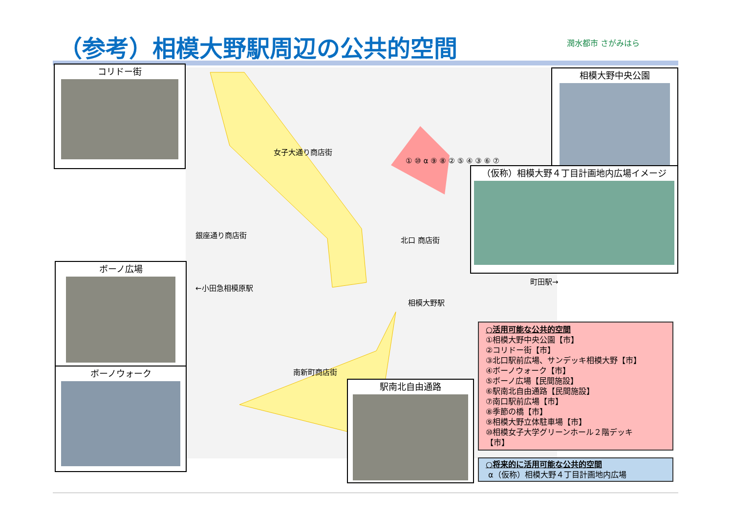（参考）相模大野駅周辺の公共的空間 潤水都市 さがみはら
女子大通り商店街
銀座通り商店街
北口 商店街
南新町商店街
←小田急相模原駅
町田駅→
相模大野駅
① ⑩ α ⑨ ⑧ ② ⑤ ④ ③ ⑥ ⑦
コリドー街 相模大野中央公園
（仮称）相模大野４丁目計画地内広場イメージ
ボーノ広場
ボーノウォーク
駅南北自由通路
○活用可能な公共的空間
①相模大野中央公園【市】
②コリドー街【市】
③北口駅前広場、サンデッキ相模大野【市】
④ボーノウォーク【市】
⑤ボーノ広場【民間施設】
⑥駅南北自由通路【民間施設】
⑦南口駅前広場【市】
⑧季節の橋【市】
⑨相模大野立体駐車場【市】
⑩相模女子大学グリーンホール２階デッキ
【市】
○将来的に活用可能な公共的空間
α（仮称）相模大野４丁目計画地内広場